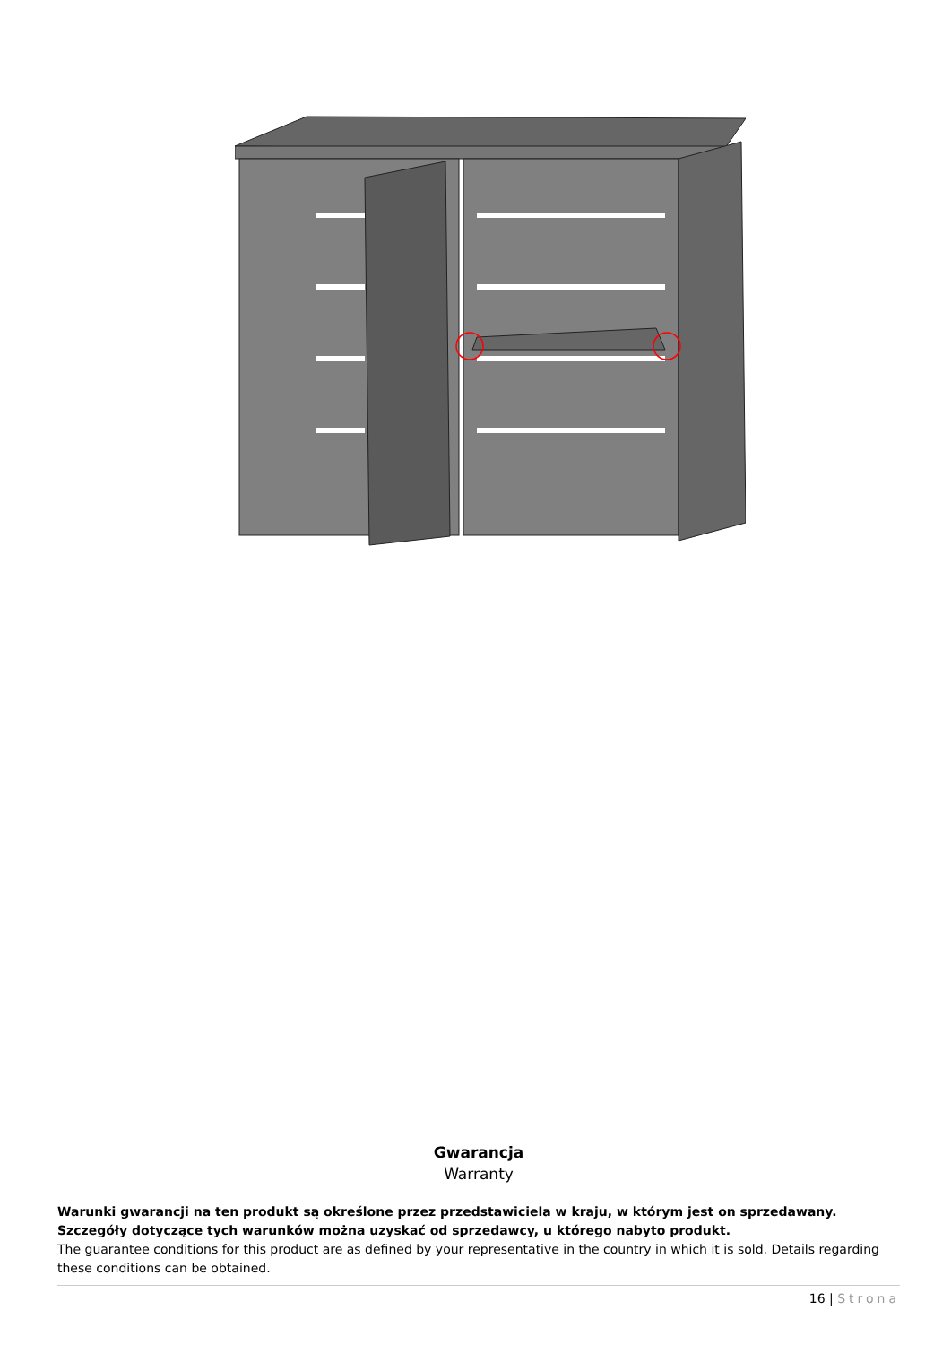Gwarancja
Warranty
Warunki gwarancji na ten produkt są określone przez przedstawiciela w kraju, w którym jest on sprzedawany. Szczegóły dotyczące tych warunków można uzyskać od sprzedawcy, u którego nabyto produkt.
The guarantee conditions for this product are as defined by your representative in the country in which it is sold. Details regarding these conditions can be obtained.
16 | Strona